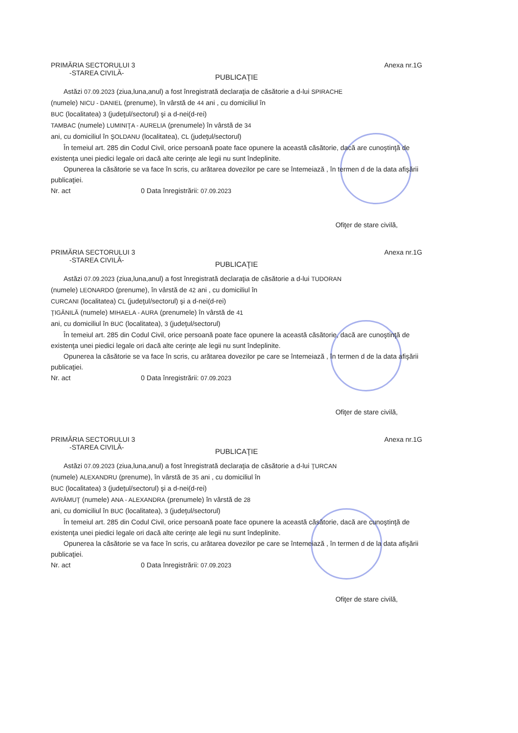PRIMĂRIA SECTORULUI 3 Anexa nr.1G
-STAREA CIVILĂ-
PUBLICAŢIE
Astăzi 07.09.2023 (ziua,luna,anul) a fost înregistrată declaraţia de căsătorie a d-lui SPIRACHE
(numele) NICU - DANIEL (prenume), în vârstă de 44 ani , cu domiciliul în
BUC (localitatea) 3 (judeţul/sectorul) şi a d-nei(d-rei)
TAMBAC (numele) LUMINIŢA - AURELIA (prenumele) în vârstă de 34
ani, cu domiciliul în ŞOLDANU (localitatea), CL (judeţul/sectorul)
În temeiul art. 285 din Codul Civil, orice persoană poate face opunere la această căsătorie, dacă are cunoştinţă de existenţa unei piedici legale ori dacă alte cerinţe ale legii nu sunt îndeplinite.
Opunerea la căsătorie se va face în scris, cu arătarea dovezilor pe care se întemeiază , în termen d de la data afişării publicaţiei.
Nr. act 0 Data înregistrării: 07.09.2023
Ofiţer de stare civilă,
PRIMĂRIA SECTORULUI 3 Anexa nr.1G
-STAREA CIVILĂ-
PUBLICAŢIE
Astăzi 07.09.2023 (ziua,luna,anul) a fost înregistrată declaraţia de căsătorie a d-lui TUDORAN
(numele) LEONARDO (prenume), în vârstă de 42 ani , cu domiciliul în
CURCANI (localitatea) CL (judeţul/sectorul) şi a d-nei(d-rei)
ŢIGĂNILĂ (numele) MIHAELA - AURA (prenumele) în vârstă de 41
ani, cu domiciliul în BUC (localitatea), 3 (judeţul/sectorul)
În temeiul art. 285 din Codul Civil, orice persoană poate face opunere la această căsătorie, dacă are cunoştinţă de existenţa unei piedici legale ori dacă alte cerinţe ale legii nu sunt îndeplinite.
Opunerea la căsătorie se va face în scris, cu arătarea dovezilor pe care se întemeiază , în termen d de la data afişării publicaţiei.
Nr. act 0 Data înregistrării: 07.09.2023
Ofiţer de stare civilă,
PRIMĂRIA SECTORULUI 3 Anexa nr.1G
-STAREA CIVILĂ-
PUBLICAŢIE
Astăzi 07.09.2023 (ziua,luna,anul) a fost înregistrată declaraţia de căsătorie a d-lui ŢURCAN
(numele) ALEXANDRU (prenume), în vârstă de 35 ani , cu domiciliul în
BUC (localitatea) 3 (judeţul/sectorul) şi a d-nei(d-rei)
AVRĂMUŢ (numele) ANA - ALEXANDRA (prenumele) în vârstă de 28
ani, cu domiciliul în BUC (localitatea), 3 (judeţul/sectorul)
În temeiul art. 285 din Codul Civil, orice persoană poate face opunere la această căsătorie, dacă are cunoştinţă de existenţa unei piedici legale ori dacă alte cerinţe ale legii nu sunt îndeplinite.
Opunerea la căsătorie se va face în scris, cu arătarea dovezilor pe care se întemeiază , în termen d de la data afişării publicaţiei.
Nr. act 0 Data înregistrării: 07.09.2023
Ofiţer de stare civilă,